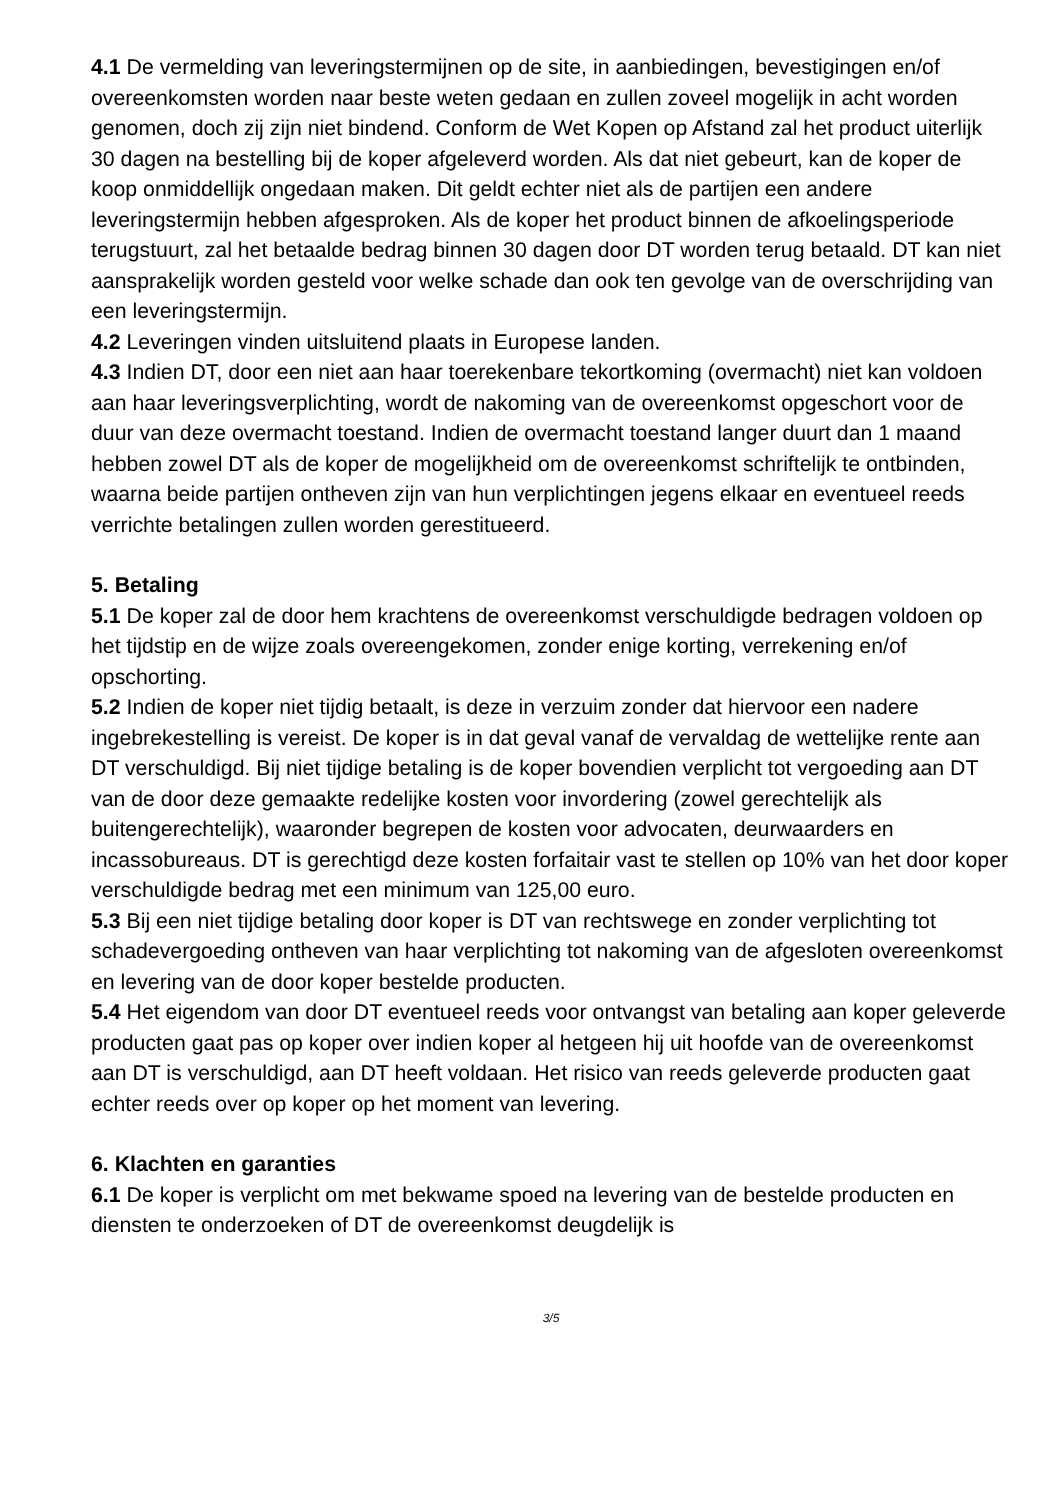4.1 De vermelding van leveringstermijnen op de site, in aanbiedingen, bevestigingen en/of overeenkomsten worden naar beste weten gedaan en zullen zoveel mogelijk in acht worden genomen, doch zij zijn niet bindend. Conform de Wet Kopen op Afstand zal het product uiterlijk 30 dagen na bestelling bij de koper afgeleverd worden. Als dat niet gebeurt, kan de koper de koop onmiddellijk ongedaan maken. Dit geldt echter niet als de partijen een andere leveringstermijn hebben afgesproken. Als de koper het product binnen de afkoelingsperiode terugstuurt, zal het betaalde bedrag binnen 30 dagen door DT worden terug betaald. DT kan niet aansprakelijk worden gesteld voor welke schade dan ook ten gevolge van de overschrijding van een leveringstermijn.
4.2 Leveringen vinden uitsluitend plaats in Europese landen.
4.3 Indien DT, door een niet aan haar toerekenbare tekortkoming (overmacht) niet kan voldoen aan haar leveringsverplichting, wordt de nakoming van de overeenkomst opgeschort voor de duur van deze overmacht toestand. Indien de overmacht toestand langer duurt dan 1 maand hebben zowel DT als de koper de mogelijkheid om de overeenkomst schriftelijk te ontbinden, waarna beide partijen ontheven zijn van hun verplichtingen jegens elkaar en eventueel reeds verrichte betalingen zullen worden gerestitueerd.
5. Betaling
5.1 De koper zal de door hem krachtens de overeenkomst verschuldigde bedragen voldoen op het tijdstip en de wijze zoals overeengekomen, zonder enige korting, verrekening en/of opschorting.
5.2 Indien de koper niet tijdig betaalt, is deze in verzuim zonder dat hiervoor een nadere ingebrekestelling is vereist. De koper is in dat geval vanaf de vervaldag de wettelijke rente aan DT verschuldigd. Bij niet tijdige betaling is de koper bovendien verplicht tot vergoeding aan DT van de door deze gemaakte redelijke kosten voor invordering (zowel gerechtelijk als buitengerechtelijk), waaronder begrepen de kosten voor advocaten, deurwaarders en incassobureaus. DT is gerechtigd deze kosten forfaitair vast te stellen op 10% van het door koper verschuldigde bedrag met een minimum van 125,00 euro.
5.3 Bij een niet tijdige betaling door koper is DT van rechtswege en zonder verplichting tot schadevergoeding ontheven van haar verplichting tot nakoming van de afgesloten overeenkomst en levering van de door koper bestelde producten.
5.4 Het eigendom van door DT eventueel reeds voor ontvangst van betaling aan koper geleverde producten gaat pas op koper over indien koper al hetgeen hij uit hoofde van de overeenkomst aan DT is verschuldigd, aan DT heeft voldaan. Het risico van reeds geleverde producten gaat echter reeds over op koper op het moment van levering.
6. Klachten en garanties
6.1 De koper is verplicht om met bekwame spoed na levering van de bestelde producten en diensten te onderzoeken of DT de overeenkomst deugdelijk is
3/5